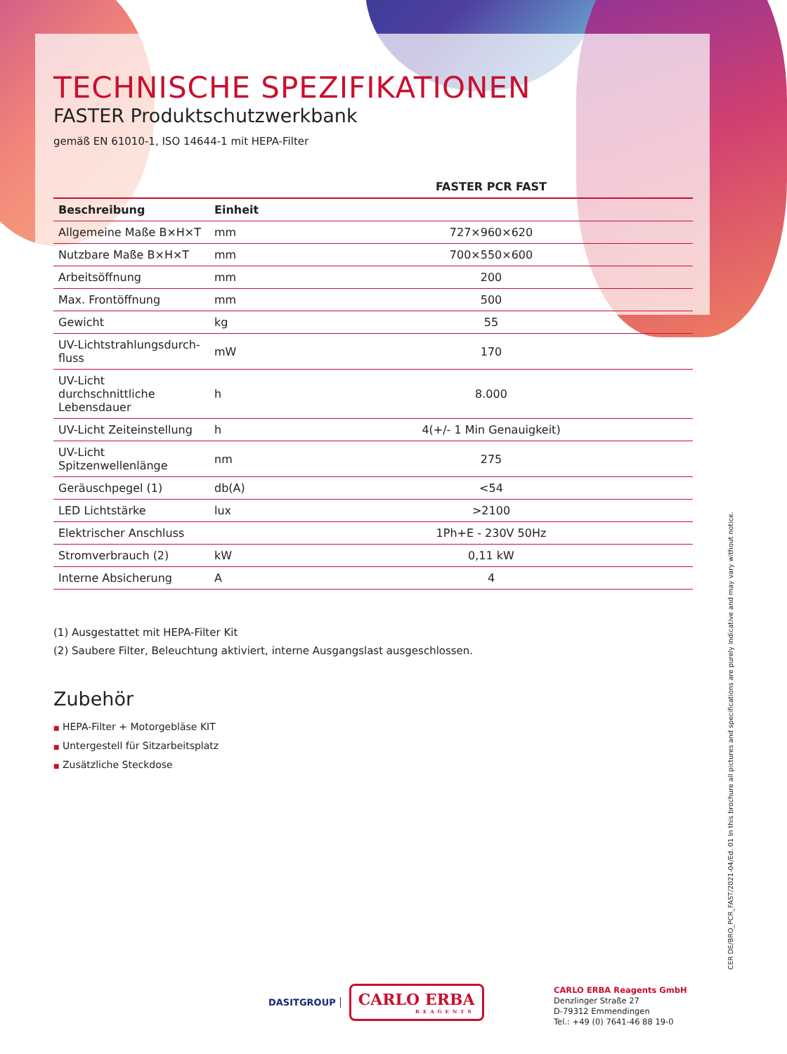TECHNISCHE SPEZIFIKATIONEN
FASTER Produktschutzwerkbank
gemäß EN 61010-1, ISO 14644-1 mit HEPA-Filter
| | | FASTER PCR FAST |
| --- | --- | --- |
| Beschreibung | Einheit | |
| Allgemeine Maße B×H×T | mm | 727×960×620 |
| Nutzbare Maße B×H×T | mm | 700×550×600 |
| Arbeitsöffnung | mm | 200 |
| Max. Frontöffnung | mm | 500 |
| Gewicht | kg | 55 |
| UV-Lichtstrahlungsdurch-fluss | mW | 170 |
| UV-Licht durchschnittliche Lebensdauer | h | 8.000 |
| UV-Licht Zeiteinstellung | h | 4(+/- 1 Min Genauigkeit) |
| UV-Licht Spitzenwellenlänge | nm | 275 |
| Geräuschpegel (1) | db(A) | <54 |
| LED Lichtstärke | lux | >2100 |
| Elektrischer Anschluss | | 1Ph+E - 230V 50Hz |
| Stromverbrauch (2) | kW | 0,11 kW |
| Interne Absicherung | A | 4 |
(1) Ausgestattet mit HEPA-Filter Kit
(2) Saubere Filter, Beleuchtung aktiviert, interne Ausgangslast ausgeschlossen.
Zubehör
■ HEPA-Filter + Motorgebläse KIT
■ Untergestell für Sitzarbeitsplatz
■ Zusätzliche Steckdose
CER DE/BRO_PCR_FAST/2021-04/Ed. 01 In this brochure all pictures and specifications are purely indicative and may vary without notice.
DASITGROUP
CARLO ERBA
REAGENTS
CARLO ERBA Reagents GmbH
Denzlinger Straße 27
D-79312 Emmendingen
Tel.: +49 (0) 7641-46 88 19-0